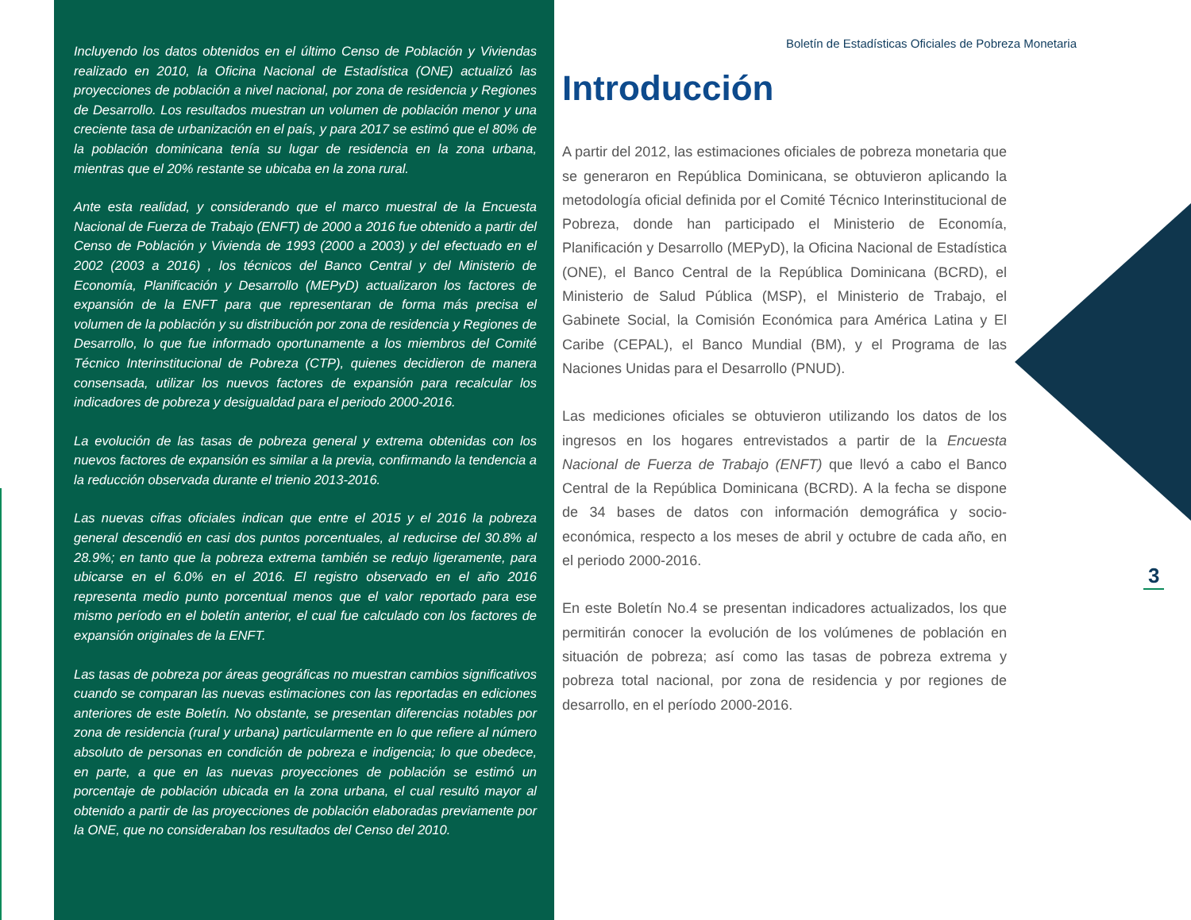Incluyendo los datos obtenidos en el último Censo de Población y Viviendas realizado en 2010, la Oficina Nacional de Estadística (ONE) actualizó las proyecciones de población a nivel nacional, por zona de residencia y Regiones de Desarrollo. Los resultados muestran un volumen de población menor y una creciente tasa de urbanización en el país, y para 2017 se estimó que el 80% de la población dominicana tenía su lugar de residencia en la zona urbana, mientras que el 20% restante se ubicaba en la zona rural.
Ante esta realidad, y considerando que el marco muestral de la Encuesta Nacional de Fuerza de Trabajo (ENFT) de 2000 a 2016 fue obtenido a partir del Censo de Población y Vivienda de 1993 (2000 a 2003) y del efectuado en el 2002 (2003 a 2016) , los técnicos del Banco Central y del Ministerio de Economía, Planificación y Desarrollo (MEPyD) actualizaron los factores de expansión de la ENFT para que representaran de forma más precisa el volumen de la población y su distribución por zona de residencia y Regiones de Desarrollo, lo que fue informado oportunamente a los miembros del Comité Técnico Interinstitucional de Pobreza (CTP), quienes decidieron de manera consensada, utilizar los nuevos factores de expansión para recalcular los indicadores de pobreza y desigualdad para el periodo 2000-2016.
La evolución de las tasas de pobreza general y extrema obtenidas con los nuevos factores de expansión es similar a la previa, confirmando la tendencia a la reducción observada durante el trienio 2013-2016.
Las nuevas cifras oficiales indican que entre el 2015 y el 2016 la pobreza general descendió en casi dos puntos porcentuales, al reducirse del 30.8% al 28.9%; en tanto que la pobreza extrema también se redujo ligeramente, para ubicarse en el 6.0% en el 2016. El registro observado en el año 2016 representa medio punto porcentual menos que el valor reportado para ese mismo período en el boletín anterior, el cual fue calculado con los factores de expansión originales de la ENFT.
Las tasas de pobreza por áreas geográficas no muestran cambios significativos cuando se comparan las nuevas estimaciones con las reportadas en ediciones anteriores de este Boletín. No obstante, se presentan diferencias notables por zona de residencia (rural y urbana) particularmente en lo que refiere al número absoluto de personas en condición de pobreza e indigencia; lo que obedece, en parte, a que en las nuevas proyecciones de población se estimó un porcentaje de población ubicada en la zona urbana, el cual resultó mayor al obtenido a partir de las proyecciones de población elaboradas previamente por la ONE, que no consideraban los resultados del Censo del 2010.
Boletín de Estadísticas Oficiales de Pobreza Monetaria
Introducción
A partir del 2012, las estimaciones oficiales de pobreza monetaria que se generaron en República Dominicana, se obtuvieron aplicando la metodología oficial definida por el Comité Técnico Interinstitucional de Pobreza, donde han participado el Ministerio de Economía, Planificación y Desarrollo (MEPyD), la Oficina Nacional de Estadística (ONE), el Banco Central de la República Dominicana (BCRD), el Ministerio de Salud Pública (MSP), el Ministerio de Trabajo, el Gabinete Social, la Comisión Económica para América Latina y El Caribe (CEPAL), el Banco Mundial (BM), y el Programa de las Naciones Unidas para el Desarrollo (PNUD).
Las mediciones oficiales se obtuvieron utilizando los datos de los ingresos en los hogares entrevistados a partir de la Encuesta Nacional de Fuerza de Trabajo (ENFT) que llevó a cabo el Banco Central de la República Dominicana (BCRD). A la fecha se dispone de 34 bases de datos con información demográfica y socio-económica, respecto a los meses de abril y octubre de cada año, en el periodo 2000-2016.
En este Boletín No.4 se presentan indicadores actualizados, los que permitirán conocer la evolución de los volúmenes de población en situación de pobreza; así como las tasas de pobreza extrema y pobreza total nacional, por zona de residencia y por regiones de desarrollo, en el período 2000-2016.
3